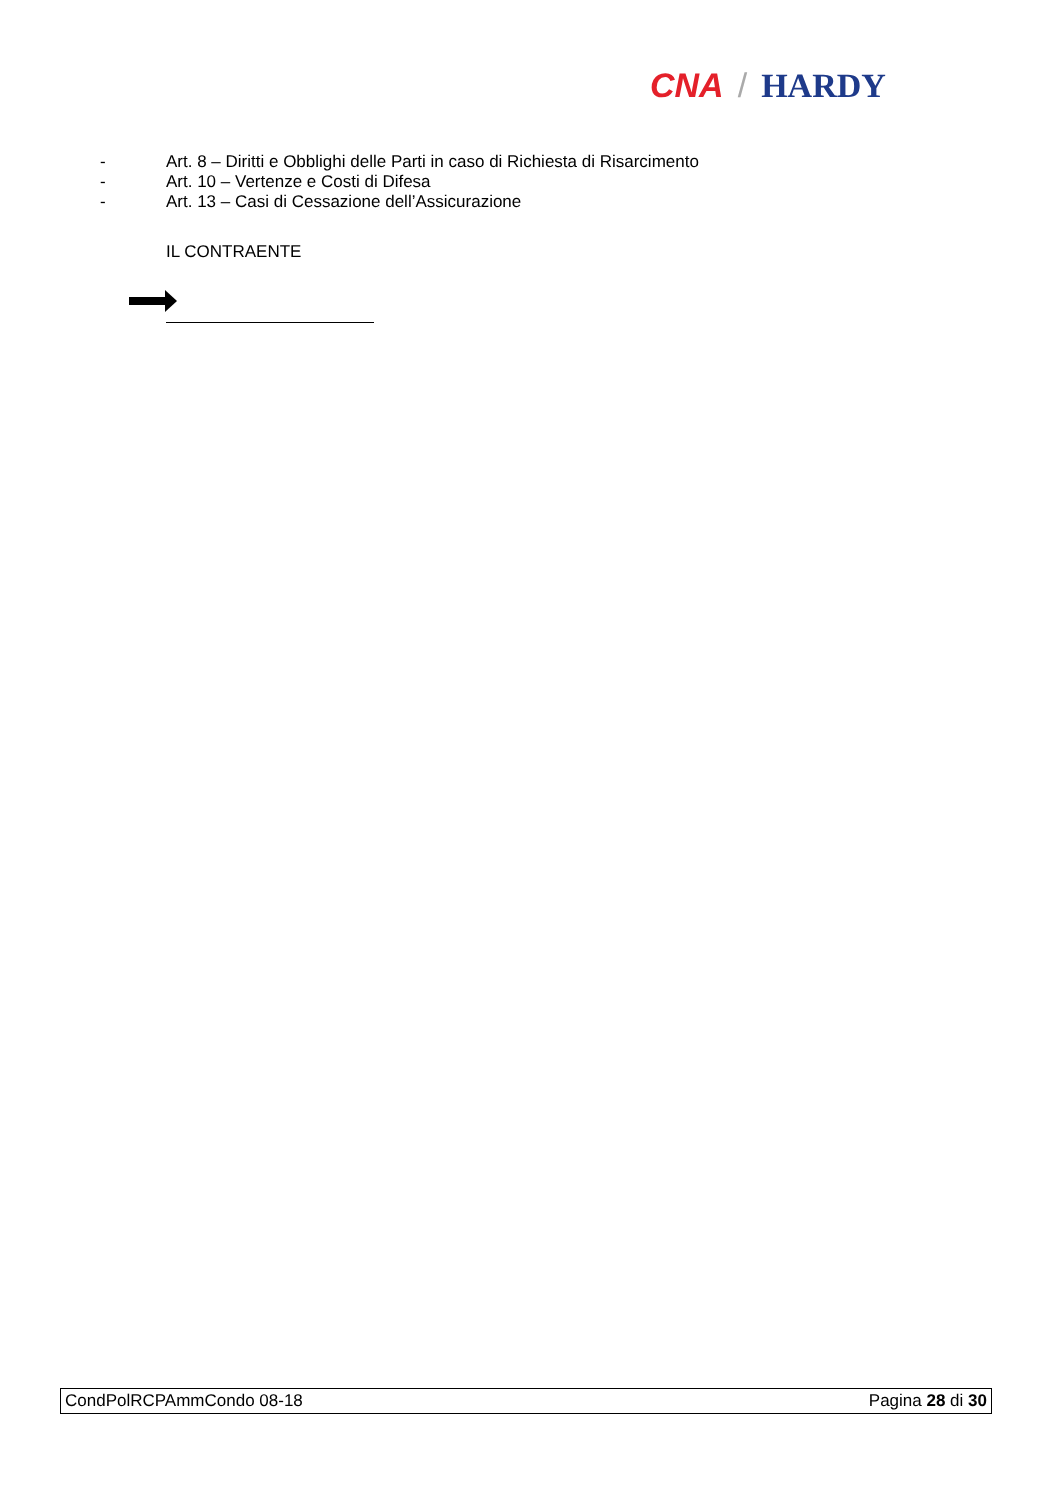CNA / HARDY
- Art. 8 – Diritti e Obblighi delle Parti in caso di Richiesta di Risarcimento
- Art. 10 – Vertenze e Costi di Difesa
- Art. 13 – Casi di Cessazione dell’Assicurazione
IL CONTRAENTE
CondPolRCPAmmCondo 08-18 Pagina 28 di 30